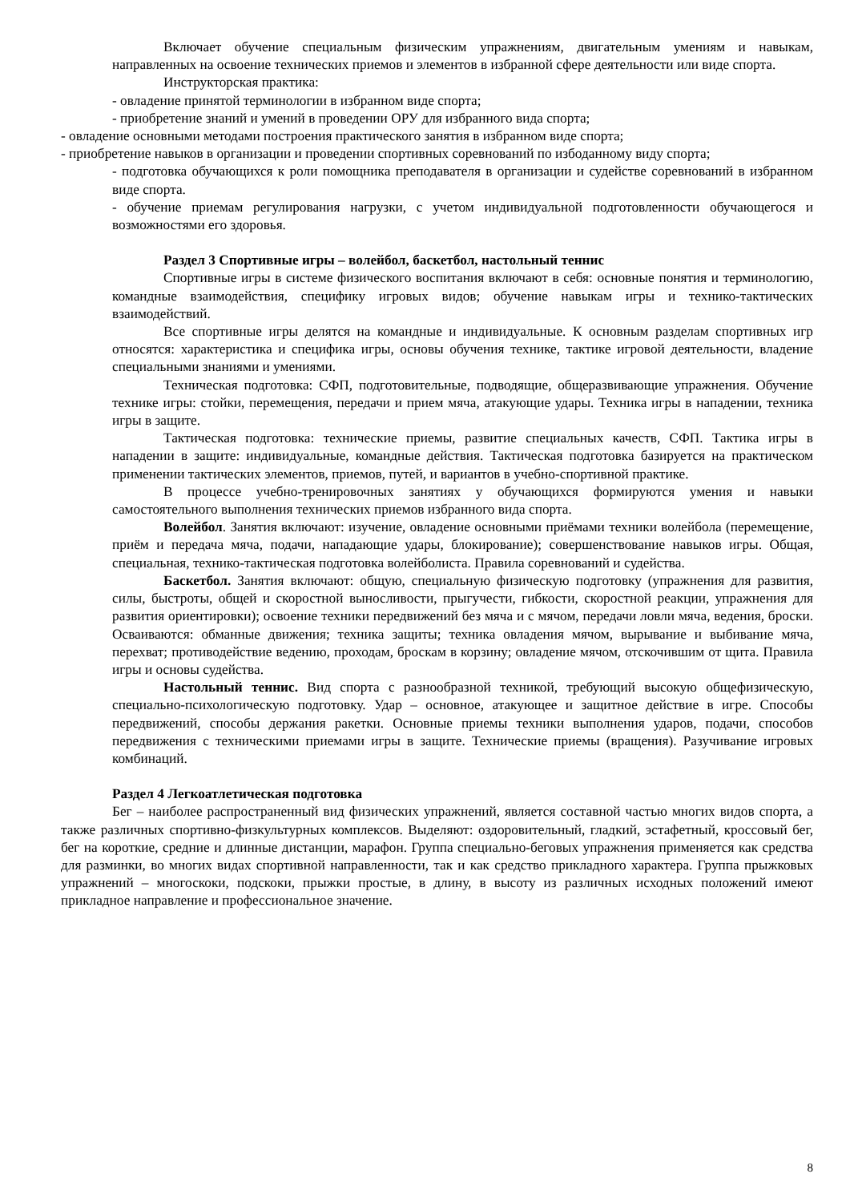Включает обучение специальным физическим упражнениям, двигательным умениям и навыкам, направленных на освоение технических приемов и элементов в избранной сфере деятельности или виде спорта.
Инструкторская практика:
- овладение принятой терминологии в избранном виде спорта;
- приобретение знаний и умений в проведении ОРУ для избранного вида спорта;
- овладение основными методами построения практического занятия в избранном виде спорта;
- приобретение навыков в организации и проведении спортивных соревнований по избоданному виду спорта;
- подготовка обучающихся к роли помощника преподавателя в организации и судействе соревнований в избранном виде спорта.
- обучение приемам регулирования нагрузки, с учетом индивидуальной подготовленности обучающегося и возможностями его здоровья.
Раздел 3 Спортивные игры – волейбол, баскетбол, настольный теннис
Спортивные игры в системе физического воспитания включают в себя: основные понятия и терминологию, командные взаимодействия, специфику игровых видов; обучение навыкам игры и технико-тактических взаимодействий.
Все спортивные игры делятся на командные и индивидуальные. К основным разделам спортивных игр относятся: характеристика и специфика игры, основы обучения технике, тактике игровой деятельности, владение специальными знаниями и умениями.
Техническая подготовка: СФП, подготовительные, подводящие, общеразвивающие упражнения. Обучение технике игры: стойки, перемещения, передачи и прием мяча, атакующие удары. Техника игры в нападении, техника игры в защите.
Тактическая подготовка: технические приемы, развитие специальных качеств, СФП. Тактика игры в нападении в защите: индивидуальные, командные действия. Тактическая подготовка базируется на практическом применении тактических элементов, приемов, путей, и вариантов в учебно-спортивной практике.
В процессе учебно-тренировочных занятиях у обучающихся формируются умения и навыки самостоятельного выполнения технических приемов избранного вида спорта.
Волейбол. Занятия включают: изучение, овладение основными приёмами техники волейбола (перемещение, приём и передача мяча, подачи, нападающие удары, блокирование); совершенствование навыков игры. Общая, специальная, технико-тактическая подготовка волейболиста. Правила соревнований и судейства.
Баскетбол. Занятия включают: общую, специальную физическую подготовку (упражнения для развития, силы, быстроты, общей и скоростной выносливости, прыгучести, гибкости, скоростной реакции, упражнения для развития ориентировки); освоение техники передвижений без мяча и с мячом, передачи ловли мяча, ведения, броски. Осваиваются: обманные движения; техника защиты; техника овладения мячом, вырывание и выбивание мяча, перехват; противодействие ведению, проходам, броскам в корзину; овладение мячом, отскочившим от щита. Правила игры и основы судейства.
Настольный теннис. Вид спорта с разнообразной техникой, требующий высокую общефизическую, специально-психологическую подготовку. Удар – основное, атакующее и защитное действие в игре. Способы передвижений, способы держания ракетки. Основные приемы техники выполнения ударов, подачи, способов передвижения с техническими приемами игры в защите. Технические приемы (вращения). Разучивание игровых комбинаций.
Раздел 4 Легкоатлетическая подготовка
Бег – наиболее распространенный вид физических упражнений, является составной частью многих видов спорта, а также различных спортивно-физкультурных комплексов. Выделяют: оздоровительный, гладкий, эстафетный, кроссовый бег, бег на короткие, средние и длинные дистанции, марафон. Группа специально-беговых упражнения применяется как средства для разминки, во многих видах спортивной направленности, так и как средство прикладного характера. Группа прыжковых упражнений – многоскоки, подскоки, прыжки простые, в длину, в высоту из различных исходных положений имеют прикладное направление и профессиональное значение.
8